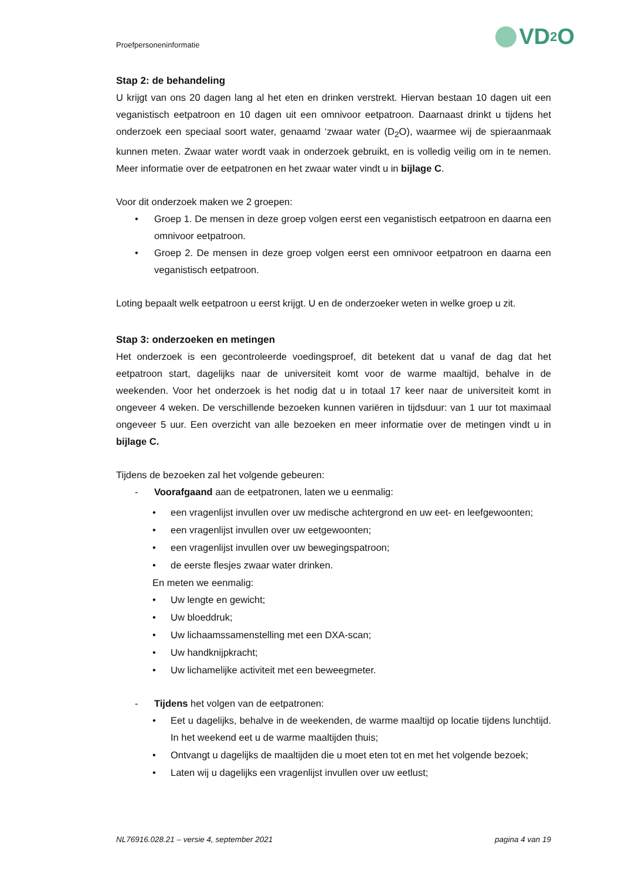Proefpersoneninformatie VD<sub>2</sub>O
Stap 2: de behandeling
U krijgt van ons 20 dagen lang al het eten en drinken verstrekt. Hiervan bestaan 10 dagen uit een veganistisch eetpatroon en 10 dagen uit een omnivoor eetpatroon. Daarnaast drinkt u tijdens het onderzoek een speciaal soort water, genaamd ‘zwaar water (D<sub>2</sub>O), waarmee wij de spieraanmaak kunnen meten. Zwaar water wordt vaak in onderzoek gebruikt, en is volledig veilig om in te nemen. Meer informatie over de eetpatronen en het zwaar water vindt u in bijlage C.
Voor dit onderzoek maken we 2 groepen:
• Groep 1. De mensen in deze groep volgen eerst een veganistisch eetpatroon en daarna een omnivoor eetpatroon.
• Groep 2. De mensen in deze groep volgen eerst een omnivoor eetpatroon en daarna een veganistisch eetpatroon.
Loting bepaalt welk eetpatroon u eerst krijgt. U en de onderzoeker weten in welke groep u zit.
Stap 3: onderzoeken en metingen
Het onderzoek is een gecontroleerde voedingsproef, dit betekent dat u vanaf de dag dat het eetpatroon start, dagelijks naar de universiteit komt voor de warme maaltijd, behalve in de weekenden. Voor het onderzoek is het nodig dat u in totaal 17 keer naar de universiteit komt in ongeveer 4 weken. De verschillende bezoeken kunnen variëren in tijdsduur: van 1 uur tot maximaal ongeveer 5 uur. Een overzicht van alle bezoeken en meer informatie over de metingen vindt u in bijlage C.
Tijdens de bezoeken zal het volgende gebeuren:
- Voorafgaand aan de eetpatronen, laten we u eenmalig:
• een vragenlijst invullen over uw medische achtergrond en uw eet- en leefgewoonten;
• een vragenlijst invullen over uw eetgewoonten;
• een vragenlijst invullen over uw bewegingspatroon;
• de eerste flesjes zwaar water drinken.
En meten we eenmalig:
• Uw lengte en gewicht;
• Uw bloeddruk;
• Uw lichaamssamenstelling met een DXA-scan;
• Uw handknijpkracht;
• Uw lichamelijke activiteit met een beweegmeter.
- Tijdens het volgen van de eetpatronen:
• Eet u dagelijks, behalve in de weekenden, de warme maaltijd op locatie tijdens lunchtijd. In het weekend eet u de warme maaltijden thuis;
• Ontvangt u dagelijks de maaltijden die u moet eten tot en met het volgende bezoek;
• Laten wij u dagelijks een vragenlijst invullen over uw eetlust;
NL76916.028.21 – versie 4, september 2021 pagina 4 van 19